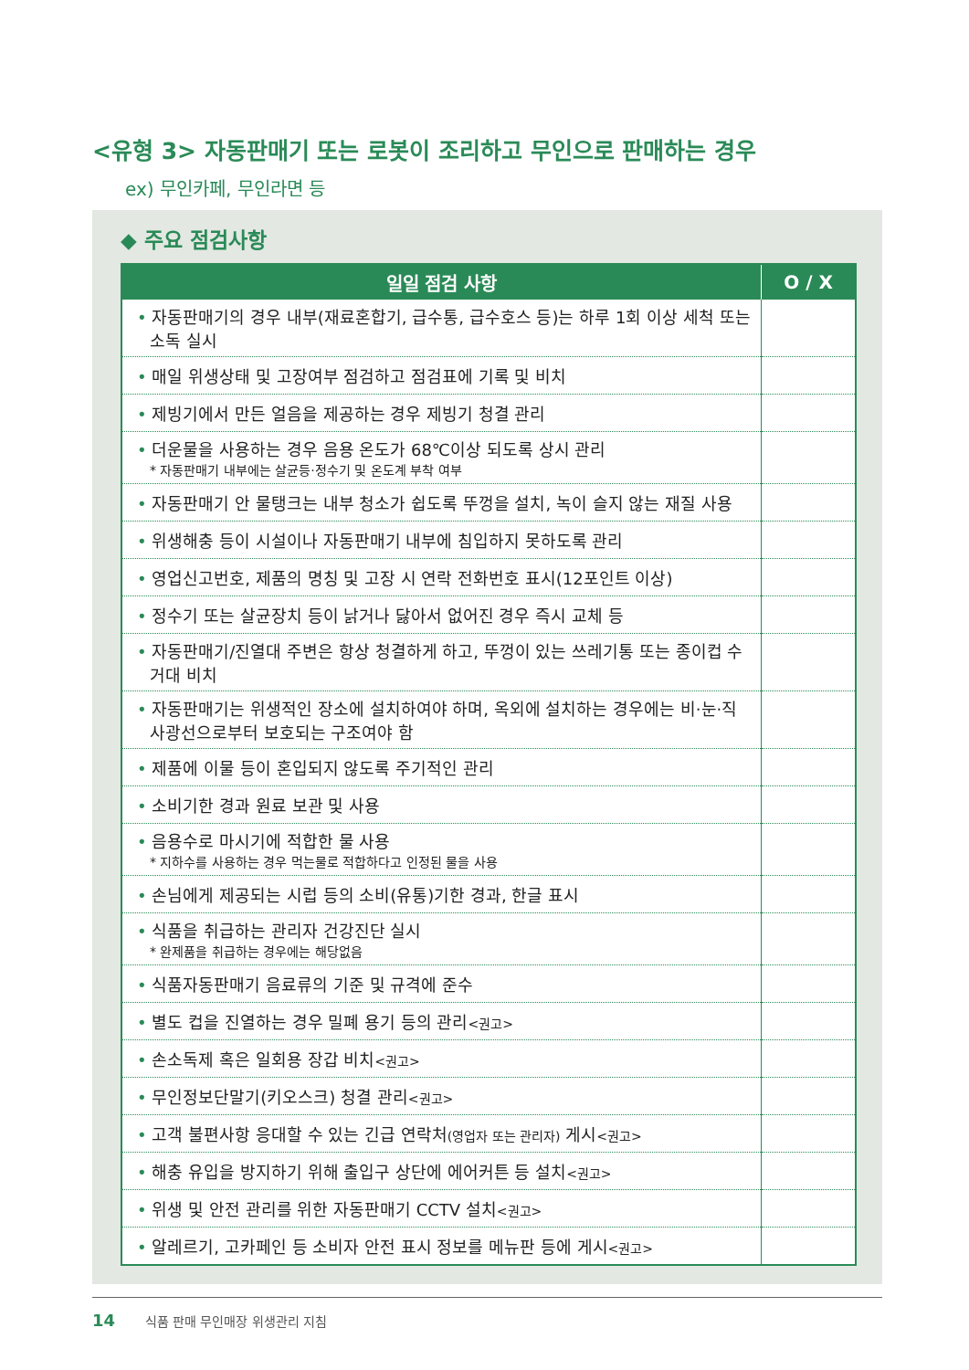<유형 3> 자동판매기 또는 로봇이 조리하고 무인으로 판매하는 경우
ex) 무인카페, 무인라면 등
◆ 주요 점검사항
| 일일 점검 사항 | O / X |
| --- | --- |
| • 자동판매기의 경우 내부(재료혼합기, 급수통, 급수호스 등)는 하루 1회 이상 세척 또는 소독 실시 | |
| • 매일 위생상태 및 고장여부 점검하고 점검표에 기록 및 비치 | |
| • 제빙기에서 만든 얼음을 제공하는 경우 제빙기 청결 관리 | |
| • 더운물을 사용하는 경우 음용 온도가 68℃이상 되도록 상시 관리 * 자동판매기 내부에는 살균등·정수기 및 온도계 부착 여부 | |
| • 자동판매기 안 물탱크는 내부 청소가 쉽도록 뚜껑을 설치, 녹이 슬지 않는 재질 사용 | |
| • 위생해충 등이 시설이나 자동판매기 내부에 침입하지 못하도록 관리 | |
| • 영업신고번호, 제품의 명칭 및 고장 시 연락 전화번호 표시(12포인트 이상) | |
| • 정수기 또는 살균장치 등이 낡거나 닳아서 없어진 경우 즉시 교체 등 | |
| • 자동판매기/진열대 주변은 항상 청결하게 하고, 뚜껑이 있는 쓰레기통 또는 종이컵 수거대 비치 | |
| • 자동판매기는 위생적인 장소에 설치하여야 하며, 옥외에 설치하는 경우에는 비·눈·직사광선으로부터 보호되는 구조여야 함 | |
| • 제품에 이물 등이 혼입되지 않도록 주기적인 관리 | |
| • 소비기한 경과 원료 보관 및 사용 | |
| • 음용수로 마시기에 적합한 물 사용 * 지하수를 사용하는 경우 먹는물로 적합하다고 인정된 물을 사용 | |
| • 손님에게 제공되는 시럽 등의 소비(유통)기한 경과, 한글 표시 | |
| • 식품을 취급하는 관리자 건강진단 실시 * 완제품을 취급하는 경우에는 해당없음 | |
| • 식품자동판매기 음료류의 기준 및 규격에 준수 | |
| • 별도 컵을 진열하는 경우 밀폐 용기 등의 관리 <권고> | |
| • 손소독제 혹은 일회용 장갑 비치 <권고> | |
| • 무인정보단말기(키오스크) 청결 관리 <권고> | |
| • 고객 불편사항 응대할 수 있는 긴급 연락처 (영업자 또는 관리자) 게시 <권고> | |
| • 해충 유입을 방지하기 위해 출입구 상단에 에어커튼 등 설치 <권고> | |
| • 위생 및 안전 관리를 위한 자동판매기 CCTV 설치 <권고> | |
| • 알레르기, 고카페인 등 소비자 안전 표시 정보를 메뉴판 등에 게시 <권고> | |
14 식품 판매 무인매장 위생관리 지침